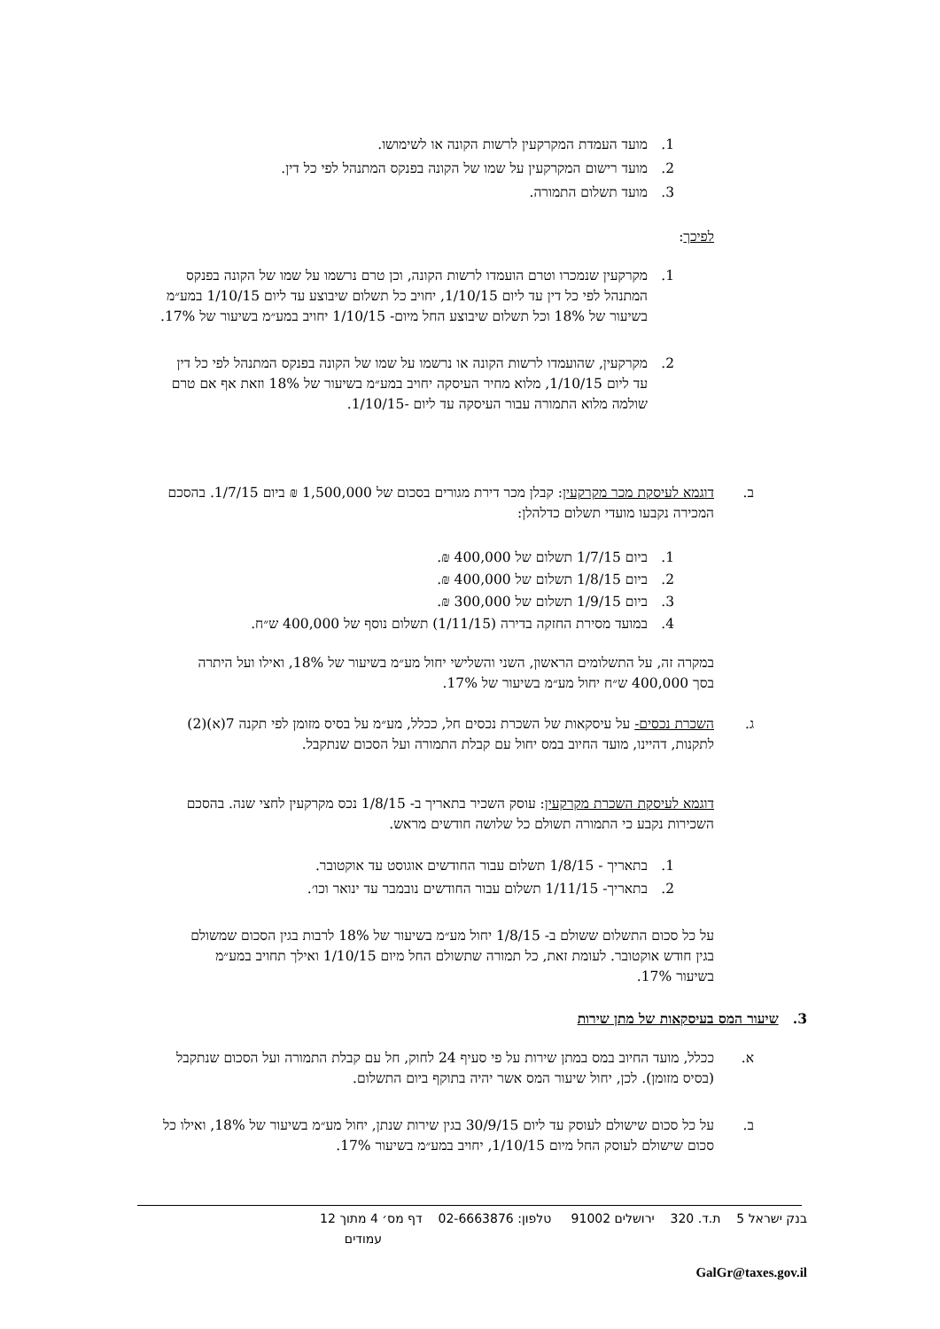1. מועד העמדת המקרקעין לרשות הקונה או לשימושו.
2. מועד רישום המקרקעין על שמו של הקונה בפנקס המתנהל לפי כל דין.
3. מועד תשלום התמורה.
לפיכך:
1. מקרקעין שנמכרו וטרם הועמדו לרשות הקונה, וכן טרם נרשמו על שמו של הקונה בפנקס המתנהל לפי כל דין עד ליום 1/10/15, יחויב כל תשלום שיבוצע עד ליום 1/10/15 במע״מ בשיעור של 18% וכל תשלום שיבוצע החל מיום- 1/10/15 יחויב במע״מ בשיעור של 17%.
2. מקרקעין, שהועמדו לרשות הקונה או נרשמו על שמו של הקונה בפנקס המתנהל לפי כל דין עד ליום 1/10/15, מלוא מחיר העיסקה יחויב במע״מ בשיעור של 18% וזאת אף אם טרם שולמה מלוא התמורה עבור העיסקה עד ליום -1/10/15.
ב. דוגמא לעיסקת מכר מקרקעין: קבלן מכר דירת מגורים בסכום של 1,500,000 ₪ ביום 1/7/15. בהסכם המכירה נקבעו מועדי תשלום כדלהלן:
1. ביום 1/7/15 תשלום של 400,000 ₪.
2. ביום 1/8/15 תשלום של 400,000 ₪.
3. ביום 1/9/15 תשלום של 300,000 ₪.
4. במועד מסירת החזקה בדירה (1/11/15) תשלום נוסף של 400,000 ש״ח.
במקרה זה, על התשלומים הראשון, השני והשלישי יחול מע״מ בשיעור של 18%, ואילו ועל היתרה בסך 400,000 ש״ח יחול מע״מ בשיעור של 17%.
ג. השכרת נכסים- על עיסקאות של השכרת נכסים חל, ככלל, מע״מ על בסיס מזומן לפי תקנה 7(א)(2) לתקנות, דהיינו, מועד החיוב במס יחול עם קבלת התמורה ועל הסכום שנתקבל.
דוגמא לעיסקת השכרת מקרקעין: עוסק השכיר בתאריך ב- 1/8/15 נכס מקרקעין לחצי שנה. בהסכם השכירות נקבע כי התמורה תשולם כל שלושה חודשים מראש.
1. בתאריך - 1/8/15 תשלום עבור החודשים אוגוסט עד אוקטובר.
2. בתאריך- 1/11/15 תשלום עבור החודשים נובמבר עד ינואר וכו׳.
על כל סכום התשלום ששולם ב- 1/8/15 יחול מע״מ בשיעור של 18% לרבות בגין הסכום שמשולם בגין חודש אוקטובר. לעומת זאת, כל תמורה שתשולם החל מיום 1/10/15 ואילך תחויב במע״מ בשיעור 17%.
3. שיעור המס בעיסקאות של מתן שירות
א. ככלל, מועד החיוב במס במתן שירות על פי סעיף 24 לחוק, חל עם קבלת התמורה ועל הסכום שנתקבל (בסיס מזומן). לכן, יחול שיעור המס אשר יהיה בתוקף ביום התשלום.
ב. על כל סכום שישולם לעוסק עד ליום 30/9/15 בגין שירות שנתן, יחול מע״מ בשיעור של 18%, ואילו כל סכום שישולם לעוסק החל מיום 1/10/15, יחויב במע״מ בשיעור 17%.
בנק ישראל 5 ת.ד. 320 ירושלים 91002 טלפון: 02-6663876 דף מס׳ 4 מתוך 12
עמודים
GalGr@taxes.gov.il